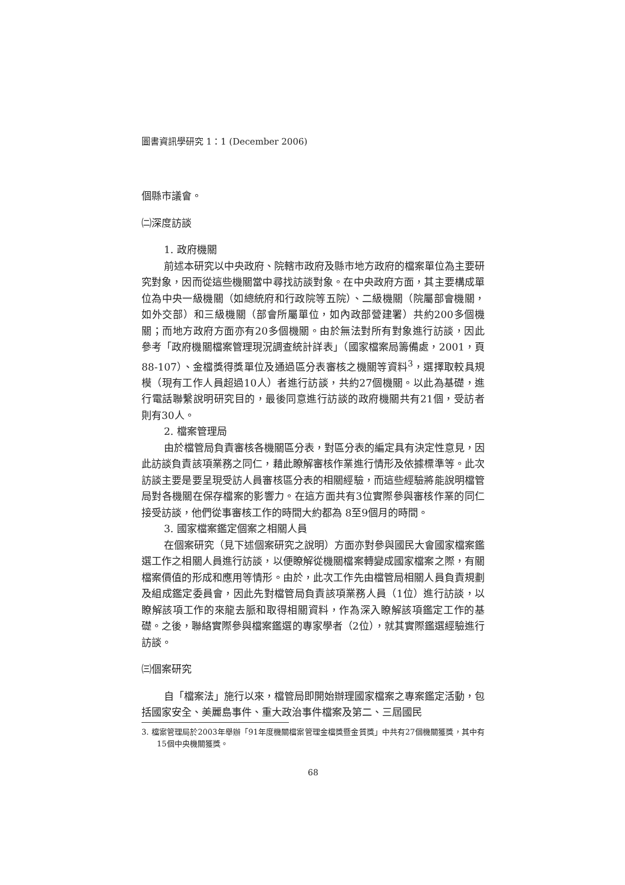圖書資訊學研究 1：1 (December 2006)
個縣市議會。
㈡深度訪談
1. 政府機關
前述本研究以中央政府、院轄市政府及縣市地方政府的檔案單位為主要研究對象，因而從這些機關當中尋找訪談對象。在中央政府方面，其主要構成單位為中央一級機關（如總統府和行政院等五院）、二級機關（院屬部會機關，如外交部）和三級機關（部會所屬單位，如內政部營建署）共約200多個機關；而地方政府方面亦有20多個機關。由於無法對所有對象進行訪談，因此參考「政府機關檔案管理現況調查統計詳表」（國家檔案局籌備處，2001，頁88-107）、金檔獎得獎單位及通過區分表審核之機關等資料<sup>3</sup>，選擇取較具規模（現有工作人員超過10人）者進行訪談，共約27個機關。以此為基礎，進行電話聯繫說明研究目的，最後同意進行訪談的政府機關共有21個，受訪者則有30人。
2. 檔案管理局
由於檔管局負責審核各機關區分表，對區分表的編定具有決定性意見，因此訪談負責該項業務之同仁，藉此瞭解審核作業進行情形及依據標準等。此次訪談主要是要呈現受訪人員審核區分表的相關經驗，而這些經驗將能說明檔管局對各機關在保存檔案的影響力。在這方面共有3位實際參與審核作業的同仁接受訪談，他們從事審核工作的時間大約都為 8至9個月的時間。
3. 國家檔案鑑定個案之相關人員
在個案研究（見下述個案研究之說明）方面亦對參與國民大會國家檔案鑑選工作之相關人員進行訪談，以便瞭解從機關檔案轉變成國家檔案之際，有關檔案價值的形成和應用等情形。由於，此次工作先由檔管局相關人員負責規劃及組成鑑定委員會，因此先對檔管局負責該項業務人員（1位）進行訪談，以瞭解該項工作的來龍去脈和取得相關資料，作為深入瞭解該項鑑定工作的基礎。之後，聯絡實際參與檔案鑑選的專家學者（2位），就其實際鑑選經驗進行訪談。
㈢個案研究
自「檔案法」施行以來，檔管局即開始辦理國家檔案之專案鑑定活動，包括國家安全、美麗島事件、重大政治事件檔案及第二、三屆國民
3. 檔案管理局於2003年舉辦「91年度機關檔案管理金檔獎暨金質獎」中共有27個機關獲獎，其中有15個中央機關獲獎。
68